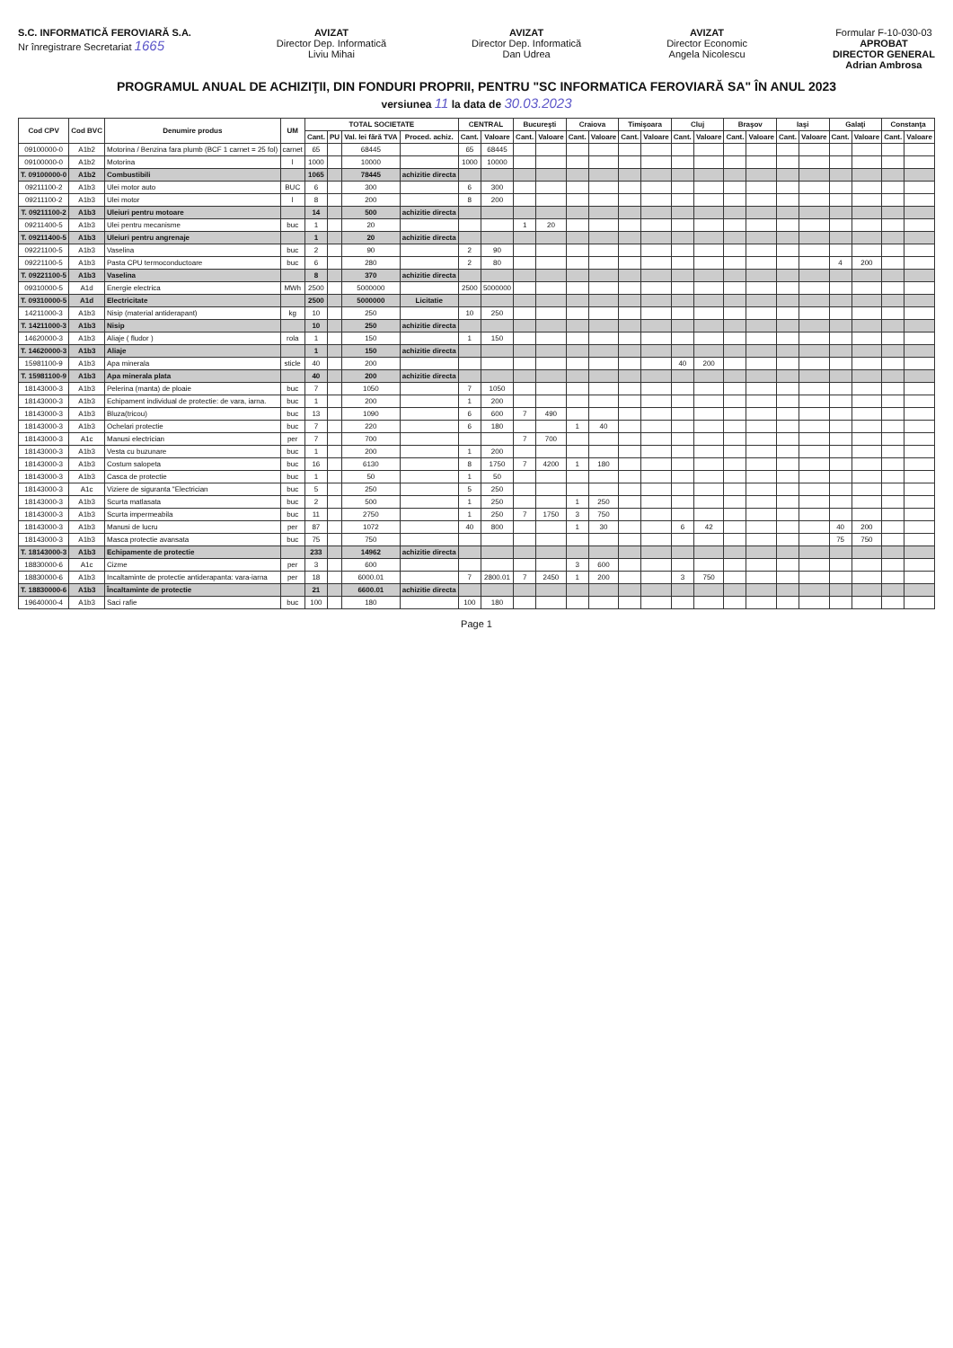S.C. INFORMATICĂ FEROVIARĂ S.A.
Nr înregistrare Secretariat 1665
AVIZAT
Director Dep. Informatică
Liviu Mihai
AVIZAT
Director Dep. Informatică
Dan Udrea
AVIZAT
Director Economic
Angela Nicolescu
Formular F-10-030-03
APROBAT
DIRECTOR GENERAL
Adrian Ambrosa
PROGRAMUL ANUAL DE ACHIZIŢII, DIN FONDURI PROPRII, PENTRU "SC INFORMATICA FEROVIARĂ SA" ÎN ANUL 2023
versiunea 11 la data de 30.03.2023
| Cod CPV | Cod BVC | Denumire produs | UM | TOTAL SOCIETATE | | | | CENTRAL | | Bucureşti | | Craiova | | Timişoara | | Cluj | | Braşov | | Iaşi | | Galaţi | | Constanţa | |
| --- | --- | --- | --- | --- | --- | --- | --- | --- | --- | --- | --- | --- | --- | --- | --- | --- | --- | --- | --- | --- | --- | --- | --- | --- | --- |
| | | | | Cant. | PU | Val. lei fără TVA | Proced. achiz. | Cant. | Valoare | Cant. | Valoare | Cant. | Valoare | Cant. | Valoare | Cant. | Valoare | Cant. | Valoare | Cant. | Valoare | Cant. | Valoare | Cant. | Valoare |
| 09100000-0 | A1b2 | Motorina / Benzina fara plumb (BCF 1 carnet = 25 fol) | carnet | 65 | | 68445 | | 65 | 68445 | | | | | | | | | | | | | | | | |
| 09100000-0 | A1b2 | Motorina | l | 1000 | | 10000 | | 1000 | 10000 | | | | | | | | | | | | | | | | |
| T. 09100000-0 | A1b2 | Combustibili | | 1065 | | 78445 | achizitie directa | | | | | | | | | | | | | | | | | | |
| 09211100-2 | A1b3 | Ulei motor auto | BUC | 6 | | 300 | | 6 | 300 | | | | | | | | | | | | | | | | |
| 09211100-2 | A1b3 | Ulei motor | l | 8 | | 200 | | 8 | 200 | | | | | | | | | | | | | | | | |
| T. 09211100-2 | A1b3 | Uleiuri pentru motoare | | 14 | | 500 | achizitie directa | | | | | | | | | | | | | | | | | | |
| 09211400-5 | A1b3 | Ulei pentru mecanisme | buc | 1 | | 20 | | | | 1 | 20 | | | | | | | | | | | | | | |
| T. 09211400-5 | A1b3 | Uleiuri pentru angrenaje | | 1 | | 20 | achizitie directa | | | | | | | | | | | | | | | | | | |
| 09221100-5 | A1b3 | Vaselina | buc | 2 | | 90 | | 2 | 90 | | | | | | | | | | | | | | | | |
| 09221100-5 | A1b3 | Pasta CPU termoconductoare | buc | 6 | | 280 | | 2 | 80 | | | | | | | | | | | | | 4 | 200 | | |
| T. 09221100-5 | A1b3 | Vaselina | | 8 | | 370 | achizitie directa | | | | | | | | | | | | | | | | | | |
| 09310000-5 | A1d | Energie electrica | MWh | 2500 | | 5000000 | | 2500 | 5000000 | | | | | | | | | | | | | | | | |
| T. 09310000-5 | A1d | Electricitate | | 2500 | | 5000000 | Licitatie | | | | | | | | | | | | | | | | | | |
| 14211000-3 | A1b3 | Nisip (material antiderapant) | kg | 10 | | 250 | | 10 | 250 | | | | | | | | | | | | | | | | |
| T. 14211000-3 | A1b3 | Nisip | | 10 | | 250 | achizitie directa | | | | | | | | | | | | | | | | | | |
| 14620000-3 | A1b3 | Aliaje ( fludor ) | rola | 1 | | 150 | | 1 | 150 | | | | | | | | | | | | | | | | |
| T. 14620000-3 | A1b3 | Aliaje | | 1 | | 150 | achizitie directa | | | | | | | | | | | | | | | | | | |
| 15981100-9 | A1b3 | Apa minerala | sticle | 40 | | 200 | | | | | | | | | | 40 | 200 | | | | | | | | |
| T. 15981100-9 | A1b3 | Apa minerala plata | | 40 | | 200 | achizitie directa | | | | | | | | | | | | | | | | | | |
| 18143000-3 | A1b3 | Pelerina (manta) de ploaie | buc | 7 | | 1050 | | 7 | 1050 | | | | | | | | | | | | | | | | |
| 18143000-3 | A1b3 | Echipament individual de protectie: de vara, iarna. | buc | 1 | | 200 | | 1 | 200 | | | | | | | | | | | | | | | | |
| 18143000-3 | A1b3 | Bluza(tricou) | buc | 13 | | 1090 | | 6 | 600 | 7 | 490 | | | | | | | | | | | | | | |
| 18143000-3 | A1b3 | Ochelari protectie | buc | 7 | | 220 | | 6 | 180 | | | 1 | 40 | | | | | | | | | | | | |
| 18143000-3 | A1c | Manusi electrician | per | 7 | | 700 | | | | 7 | 700 | | | | | | | | | | | | | | |
| 18143000-3 | A1b3 | Vesta cu buzunare | buc | 1 | | 200 | | 1 | 200 | | | | | | | | | | | | | | | | |
| 18143000-3 | A1b3 | Costum salopeta | buc | 16 | | 6130 | | 8 | 1750 | 7 | 4200 | 1 | 180 | | | | | | | | | | | | |
| 18143000-3 | A1b3 | Casca de protectie | buc | 1 | | 50 | | 1 | 50 | | | | | | | | | | | | | | | | |
| 18143000-3 | A1c | Viziere de siguranta "Electrician | buc | 5 | | 250 | | 5 | 250 | | | | | | | | | | | | | | | | |
| 18143000-3 | A1b3 | Scurta matlasata | buc | 2 | | 500 | | 1 | 250 | | | 1 | 250 | | | | | | | | | | | | |
| 18143000-3 | A1b3 | Scurta impermeabila | buc | 11 | | 2750 | | 1 | 250 | 7 | 1750 | 3 | 750 | | | | | | | | | | | | |
| 18143000-3 | A1b3 | Manusi de lucru | per | 87 | | 1072 | | 40 | 800 | | | 1 | 30 | | | 6 | 42 | | | | | 40 | 200 | | |
| 18143000-3 | A1b3 | Masca protectie avansata | buc | 75 | | 750 | | | | | | | | | | | | | | | | 75 | 750 | | |
| T. 18143000-3 | A1b3 | Echipamente de protectie | | 233 | | 14962 | achizitie directa | | | | | | | | | | | | | | | | | | |
| 18830000-6 | A1c | Cizme | per | 3 | | 600 | | | | | | 3 | 600 | | | | | | | | | | | | |
| 18830000-6 | A1b3 | Incaltaminte de protectie antiderapanta: vara-iarna | per | 18 | | 6000.01 | | 7 | 2800.01 | 7 | 2450 | 1 | 200 | | | 3 | 750 | | | | | | | | |
| T. 18830000-6 | A1b3 | Încaltaminte de protectie | | 21 | | 6600.01 | achizitie directa | | | | | | | | | | | | | | | | | | |
| 19640000-4 | A1b3 | Saci rafie | buc | 100 | | 180 | | 100 | 180 | | | | | | | | | | | | | | | | |
Page 1